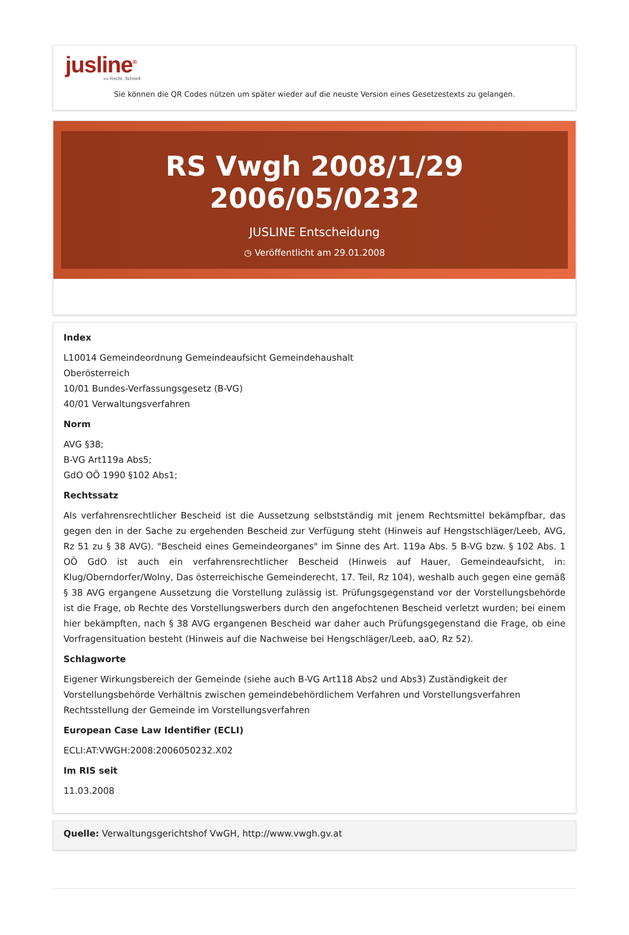jusline<sup>®</sup>
»» Recht. Schnell
Sie können die QR Codes nützen um später wieder auf die neuste Version eines Gesetzestexts zu gelangen.
RS Vwgh 2008/1/29 2006/05/0232
JUSLINE Entscheidung
◷ Veröffentlicht am 29.01.2008
Index
L10014 Gemeindeordnung Gemeindeaufsicht Gemeindehaushalt
Oberösterreich
10/01 Bundes-Verfassungsgesetz (B-VG)
40/01 Verwaltungsverfahren
Norm
AVG §38;
B-VG Art119a Abs5;
GdO OÖ 1990 §102 Abs1;
Rechtssatz
Als verfahrensrechtlicher Bescheid ist die Aussetzung selbstständig mit jenem Rechtsmittel bekämpfbar, das gegen den in der Sache zu ergehenden Bescheid zur Verfügung steht (Hinweis auf Hengstschläger/Leeb, AVG, Rz 51 zu § 38 AVG). "Bescheid eines Gemeindeorganes" im Sinne des Art. 119a Abs. 5 B-VG bzw. § 102 Abs. 1 OÖ GdO ist auch ein verfahrensrechtlicher Bescheid (Hinweis auf Hauer, Gemeindeaufsicht, in: Klug/Oberndorfer/Wolny, Das österreichische Gemeinderecht, 17. Teil, Rz 104), weshalb auch gegen eine gemäß § 38 AVG ergangene Aussetzung die Vorstellung zulässig ist. Prüfungsgegenstand vor der Vorstellungsbehörde ist die Frage, ob Rechte des Vorstellungswerbers durch den angefochtenen Bescheid verletzt wurden; bei einem hier bekämpften, nach § 38 AVG ergangenen Bescheid war daher auch Prüfungsgegenstand die Frage, ob eine Vorfragensituation besteht (Hinweis auf die Nachweise bei Hengschläger/Leeb, aaO, Rz 52).
Schlagworte
Eigener Wirkungsbereich der Gemeinde (siehe auch B-VG Art118 Abs2 und Abs3) Zuständigkeit der Vorstellungsbehörde Verhältnis zwischen gemeindebehördlichem Verfahren und Vorstellungsverfahren Rechtsstellung der Gemeinde im Vorstellungsverfahren
European Case Law Identifier (ECLI)
ECLI:AT:VWGH:2008:2006050232.X02
Im RIS seit
11.03.2008
Quelle: Verwaltungsgerichtshof VwGH, http://www.vwgh.gv.at